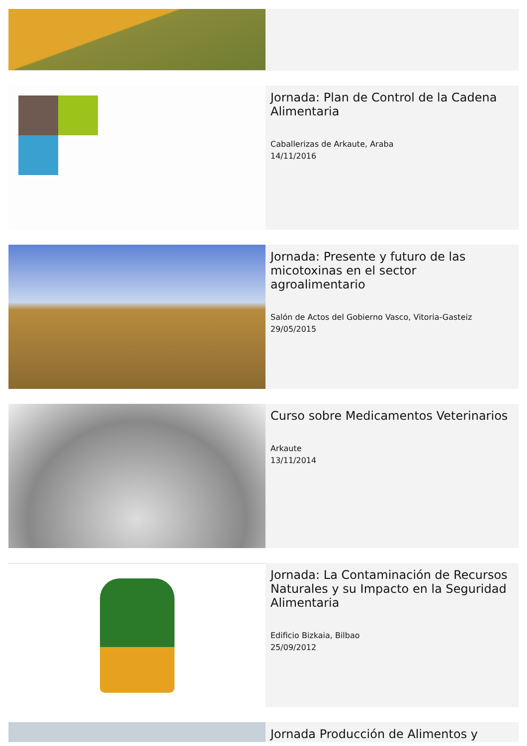Jornada: Plan de Control de la Cadena Alimentaria
Caballerizas de Arkaute, Araba
14/11/2016
Jornada: Presente y futuro de las micotoxinas en el sector agroalimentario
Salón de Actos del Gobierno Vasco, Vitoria-Gasteiz
29/05/2015
Curso sobre Medicamentos Veterinarios
Arkaute
13/11/2014
Jornada: La Contaminación de Recursos Naturales y su Impacto en la Seguridad Alimentaria
Edificio Bizkaia, Bilbao
25/09/2012
Jornada Producción de Alimentos y